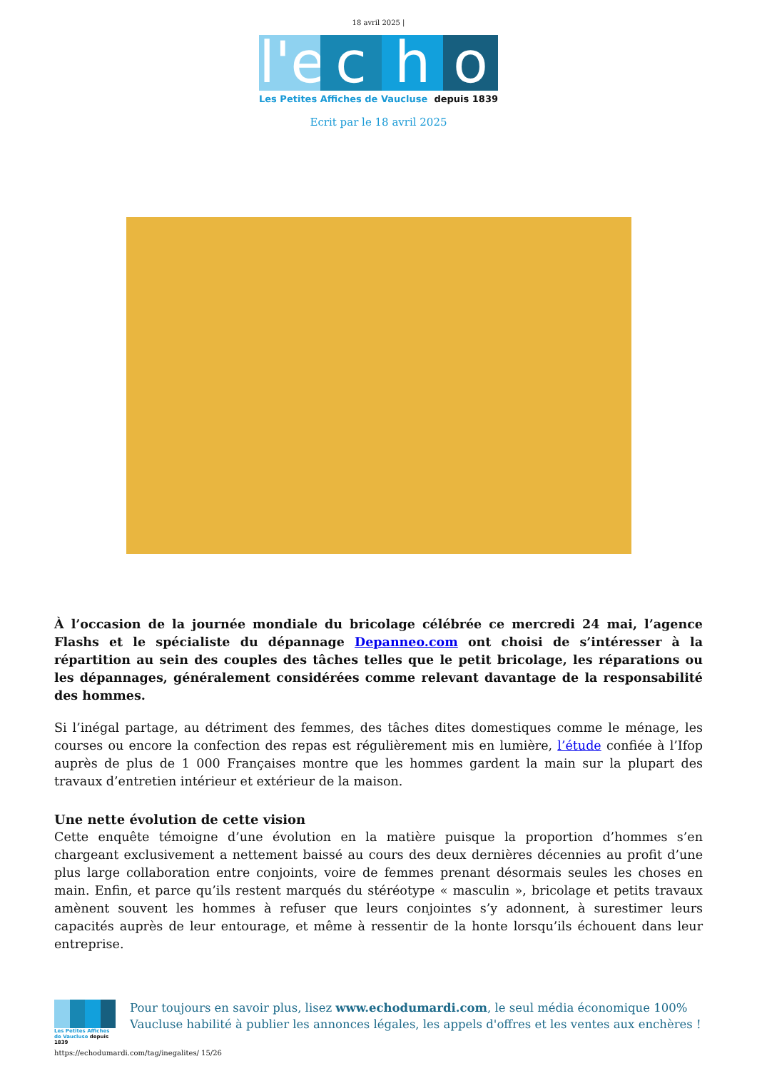18 avril 2025 |
l'e
c
h
o
Les Petites Affiches de Vaucluse depuis 1839
Ecrit par le 18 avril 2025
À l’occasion de la journée mondiale du bricolage célébrée ce mercredi 24 mai, l’agence Flashs et le spécialiste du dépannage Depanneo.com ont choisi de s’intéresser à la répartition au sein des couples des tâches telles que le petit bricolage, les réparations ou les dépannages, généralement considérées comme relevant davantage de la responsabilité des hommes.
Si l’inégal partage, au détriment des femmes, des tâches dites domestiques comme le ménage, les courses ou encore la confection des repas est régulièrement mis en lumière, l’étude confiée à l’Ifop auprès de plus de 1 000 Françaises montre que les hommes gardent la main sur la plupart des travaux d’entretien intérieur et extérieur de la maison.
Une nette évolution de cette vision
Cette enquête témoigne d’une évolution en la matière puisque la proportion d’hommes s’en chargeant exclusivement a nettement baissé au cours des deux dernières décennies au profit d’une plus large collaboration entre conjoints, voire de femmes prenant désormais seules les choses en main. Enfin, et parce qu’ils restent marqués du stéréotype « masculin », bricolage et petits travaux amènent souvent les hommes à refuser que leurs conjointes s’y adonnent, à surestimer leurs capacités auprès de leur entourage, et même à ressentir de la honte lorsqu’ils échouent dans leur entreprise.
Les Petites Affiches de Vaucluse depuis 1839
Pour toujours en savoir plus, lisez www.echodumardi.com, le seul média économique 100% Vaucluse habilité à publier les annonces légales, les appels d'offres et les ventes aux enchères !
https://echodumardi.com/tag/inegalites/ 15/26